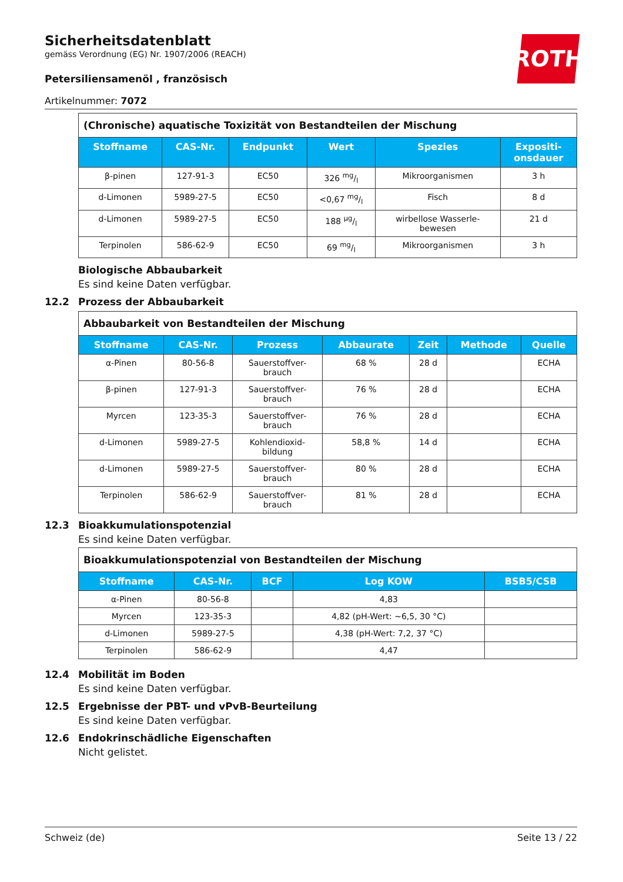ROTH
Sicherheitsdatenblatt
gemäss Verordnung (EG) Nr. 1907/2006 (REACH)
Petersiliensamenöl , französisch
Artikelnummer: 7072
| (Chronische) aquatische Toxizität von Bestandteilen der Mischung | | | | | |
| Stoffname | CAS-Nr. | Endpunkt | Wert | Spezies | Expositi- onsdauer |
| β-pinen | 127-91-3 | EC50 | 326 mg/l | Mikroorganismen | 3 h |
| d-Limonen | 5989-27-5 | EC50 | <0,67 mg/l | Fisch | 8 d |
| d-Limonen | 5989-27-5 | EC50 | 188 µg/l | wirbellose Wasserle- bewesen | 21 d |
| Terpinolen | 586-62-9 | EC50 | 69 mg/l | Mikroorganismen | 3 h |
Biologische Abbaubarkeit
Es sind keine Daten verfügbar.
12.2 Prozess der Abbaubarkeit
| Abbaubarkeit von Bestandteilen der Mischung | | | | | | |
| Stoffname | CAS-Nr. | Prozess | Abbaurate | Zeit | Methode | Quelle |
| α-Pinen | 80-56-8 | Sauerstoffver- brauch | 68 % | 28 d | | ECHA |
| β-pinen | 127-91-3 | Sauerstoffver- brauch | 76 % | 28 d | | ECHA |
| Myrcen | 123-35-3 | Sauerstoffver- brauch | 76 % | 28 d | | ECHA |
| d-Limonen | 5989-27-5 | Kohlendioxid- bildung | 58,8 % | 14 d | | ECHA |
| d-Limonen | 5989-27-5 | Sauerstoffver- brauch | 80 % | 28 d | | ECHA |
| Terpinolen | 586-62-9 | Sauerstoffver- brauch | 81 % | 28 d | | ECHA |
12.3 Bioakkumulationspotenzial
Es sind keine Daten verfügbar.
| Bioakkumulationspotenzial von Bestandteilen der Mischung | | | | |
| Stoffname | CAS-Nr. | BCF | Log KOW | BSB5/CSB |
| α-Pinen | 80-56-8 | | 4,83 | |
| Myrcen | 123-35-3 | | 4,82 (pH-Wert: ~6,5, 30 °C) | |
| d-Limonen | 5989-27-5 | | 4,38 (pH-Wert: 7,2, 37 °C) | |
| Terpinolen | 586-62-9 | | 4,47 | |
12.4 Mobilität im Boden
Es sind keine Daten verfügbar.
12.5 Ergebnisse der PBT- und vPvB-Beurteilung
Es sind keine Daten verfügbar.
12.6 Endokrinschädliche Eigenschaften
Nicht gelistet.
Schweiz (de) Seite 13 / 22